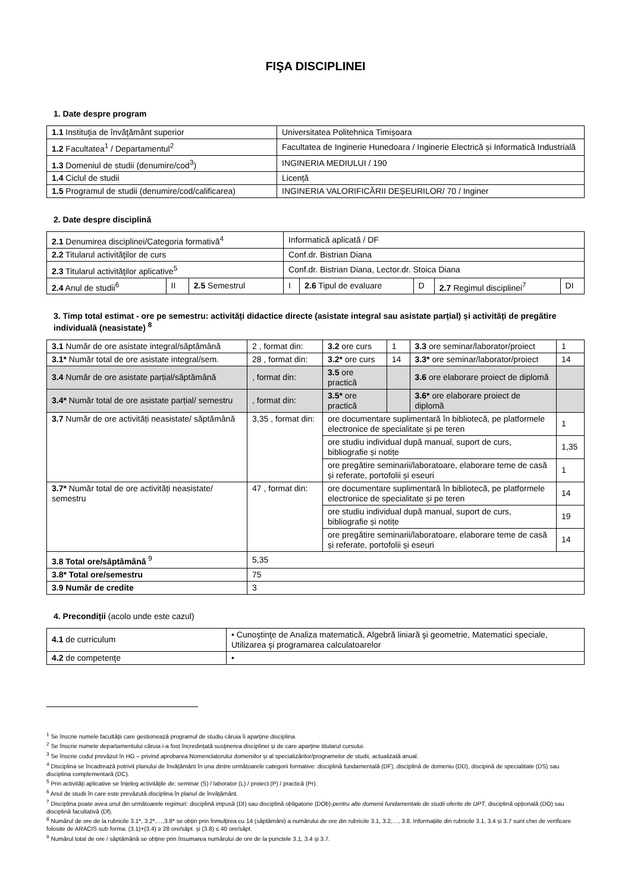FIŞA DISCIPLINEI
1. Date despre program
| 1.1 Instituţia de învăţământ superior | Universitatea Politehnica Timișoara |
| 1.2 Facultatea<sup>1</sup> / Departamentul<sup>2</sup> | Facultatea de Inginerie Hunedoara / Inginerie Electrică și Informatică Industrială |
| 1.3 Domeniul de studii (denumire/cod<sup>3</sup>) | INGINERIA MEDIULUI / 190 |
| 1.4 Ciclul de studii | Licență |
| 1.5 Programul de studii (denumire/cod/calificarea) | INGINERIA VALORIFICĂRII DEȘEURILOR/ 70 / Inginer |
2. Date despre disciplină
| 2.1 Denumirea disciplinei/Categoria formativă<sup>4</sup> | | | Informatică aplicată / DF | | | | |
| 2.2 Titularul activităţilor de curs | | | Conf.dr. Bistrian Diana | | | | |
| 2.3 Titularul activităţilor aplicative<sup>5</sup> | | | Conf.dr. Bistrian Diana, Lector.dr. Stoica Diana | | | | |
| 2.4 Anul de studii<sup>6</sup> | II | 2.5 Semestrul | I | 2.6 Tipul de evaluare | D | 2.7 Regimul disciplinei<sup>7</sup> | DI |
3. Timp total estimat - ore pe semestru: activități didactice directe (asistate integral sau asistate parțial) și activități de pregătire individuală (neasistate) <sup>8</sup>
| 3.1 Număr de ore asistate integral/săptămână | 2 , format din: | 3.2 ore curs | 1 | 3.3 ore seminar/laborator/proiect | 1 |
| 3.1* Număr total de ore asistate integral/sem. | 28 , format din: | 3.2* ore curs | 14 | 3.3* ore seminar/laborator/proiect | 14 |
| 3.4 Număr de ore asistate parțial/săptămână | , format din: | 3.5 ore practică | | 3.6 ore elaborare proiect de diplomă | |
| 3.4* Număr total de ore asistate parțial/ semestru | , format din: | 3.5* ore practică | | 3.6* ore elaborare proiect de diplomă | |
| 3.7 Număr de ore activități neasistate/ săptămână | 3,35 , format din: | ore documentare suplimentară în bibliotecă, pe platformele electronice de specialitate și pe teren | | | 1 |
| | | ore studiu individual după manual, suport de curs, bibliografie și notițe | | | 1,35 |
| | | ore pregătire seminarii/laboratoare, elaborare teme de casă și referate, portofolii și eseuri | | | 1 |
| 3.7* Număr total de ore activități neasistate/ semestru | 47 , format din: | ore documentare suplimentară în bibliotecă, pe platformele electronice de specialitate și pe teren | | | 14 |
| | | ore studiu individual după manual, suport de curs, bibliografie și notițe | | | 19 |
| | | ore pregătire seminarii/laboratoare, elaborare teme de casă și referate, portofolii și eseuri | | | 14 |
| 3.8 Total ore/săptămână <sup>9</sup> | 5,35 | | | | |
| 3.8* Total ore/semestru | 75 | | | | |
| 3.9 Număr de credite | 3 | | | | |
4. Precondiţii (acolo unde este cazul)
| 4.1 de curriculum | • Cunoştinţe de Analiza matematică, Algebră liniară şi geometrie, Matematici speciale, Utilizarea şi programarea calculatoarelor |
| 4.2 de competenţe | • |
<sup>1</sup> Se înscrie numele facultății care gestionează programul de studiu căruia îi aparține disciplina.
<sup>2</sup> Se înscrie numele departamentului căruia i-a fost încredințată susținerea disciplinei și de care aparține titularul cursului.
<sup>3</sup> Se înscrie codul prevăzut în HG – privind aprobarea Nomenclatorului domeniilor și al specializărilor/programelor de studii, actualizată anual.
<sup>4</sup> Disciplina se încadrează potrivit planului de învățământ în una dintre următoarele categorii formative: disciplină fundamentală (DF), disciplină de domeniu (DD), discipină de specialitate (DS) sau disciplina complementară (DC).
<sup>5</sup> Prin activități aplicative se înțeleg activitățile de: seminar (S) / laborator (L) / proiect (P) / practică (Pr).
<sup>6</sup> Anul de studii în care este prevăzută disciplina în planul de învățământ.
<sup>7</sup> Disciplina poate avea unul din următoarele regimuri: disciplină impusă (DI) sau disciplină obligatorie (DOb)-pentru alte domenii fundamentale de studii oferite de UPT, disciplină opțională (DO) sau disciplină facultativă (Df).
<sup>8</sup> Numărul de ore de la rubricile 3.1*, 3.2*,…,3.8* se obțin prin înmulțirea cu 14 (săptămâni) a numărului de ore din rubricile 3.1, 3.2,…, 3.8. Informațiile din rubricile 3.1, 3.4 și 3.7 sunt chei de verificare folosite de ARACIS sub forma: (3.1)+(3.4) ≥ 28 ore/săpt. și (3.8) ≤ 40 ore/săpt.
<sup>9</sup> Numărul total de ore / săptămână se obține prin însumarea numărului de ore de la punctele 3.1, 3.4 și 3.7.